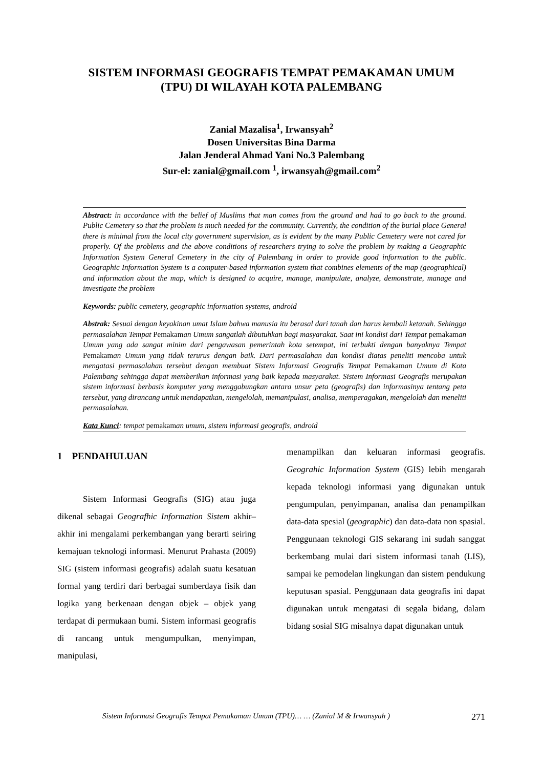SISTEM INFORMASI GEOGRAFIS TEMPAT PEMAKAMAN UMUM
(TPU) DI WILAYAH KOTA PALEMBANG
Zanial Mazalisa<sup>1</sup>, Irwansyah<sup>2</sup>
Dosen Universitas Bina Darma
Jalan Jenderal Ahmad Yani No.3 Palembang
Sur-el: zanial@gmail.com <sup>1</sup>, irwansyah@gmail.com<sup>2</sup>
Abstract: in accordance with the belief of Muslims that man comes from the ground and had to go back to the ground. Public Cemetery so that the problem is much needed for the community. Currently, the condition of the burial place General there is minimal from the local city government supervision, as is evident by the many Public Cemetery were not cared for properly. Of the problems and the above conditions of researchers trying to solve the problem by making a Geographic Information System General Cemetery in the city of Palembang in order to provide good information to the public. Geographic Information System is a computer-based information system that combines elements of the map (geographical) and information about the map, which is designed to acquire, manage, manipulate, analyze, demonstrate, manage and investigate the problem
Keywords: public cemetery, geographic information systems, android
Abstrak: Sesuai dengan keyakinan umat Islam bahwa manusia itu berasal dari tanah dan harus kembali ketanah. Sehingga permasalahan Tempat Pemakaman Umum sangatlah dibutuhkan bagi masyarakat. Saat ini kondisi dari Tempat pemakaman Umum yang ada sangat minim dari pengawasan pemerintah kota setempat, ini terbukti dengan banyaknya Tempat Pemakaman Umum yang tidak terurus dengan baik. Dari permasalahan dan kondisi diatas peneliti mencoba untuk mengatasi permasalahan tersebut dengan membuat Sistem Informasi Geografis Tempat Pemakaman Umum di Kota Palembang sehingga dapat memberikan informasi yang baik kepada masyarakat. Sistem Informasi Geografis merupakan sistem informasi berbasis komputer yang menggabungkan antara unsur peta (geografis) dan informasinya tentang peta tersebut, yang dirancang untuk mendapatkan, mengelolah, memanipulasi, analisa, memperagakan, mengelolah dan meneliti permasalahan.
Kata Kunci: tempat pemakaman umum, sistem informasi geografis, android
1 PENDAHULUAN
Sistem Informasi Geografis (SIG) atau juga dikenal sebagai Geografhic Information Sistem akhir–akhir ini mengalami perkembangan yang berarti seiring kemajuan teknologi informasi. Menurut Prahasta (2009) SIG (sistem informasi geografis) adalah suatu kesatuan formal yang terdiri dari berbagai sumberdaya fisik dan logika yang berkenaan dengan objek – objek yang terdapat di permukaan bumi. Sistem informasi geografis di rancang untuk mengumpulkan, menyimpan, manipulasi,
menampilkan dan keluaran informasi geografis. Geograhic Information System (GIS) lebih mengarah kepada teknologi informasi yang digunakan untuk pengumpulan, penyimpanan, analisa dan penampilkan data-data spesial (geographic) dan data-data non spasial. Penggunaan teknologi GIS sekarang ini sudah sanggat berkembang mulai dari sistem informasi tanah (LIS), sampai ke pemodelan lingkungan dan sistem pendukung keputusan spasial. Penggunaan data geografis ini dapat digunakan untuk mengatasi di segala bidang, dalam bidang sosial SIG misalnya dapat digunakan untuk
Sistem Informasi Geografis Tempat Pemakaman Umum (TPU)… … (Zanial M & Irwansyah ) 271